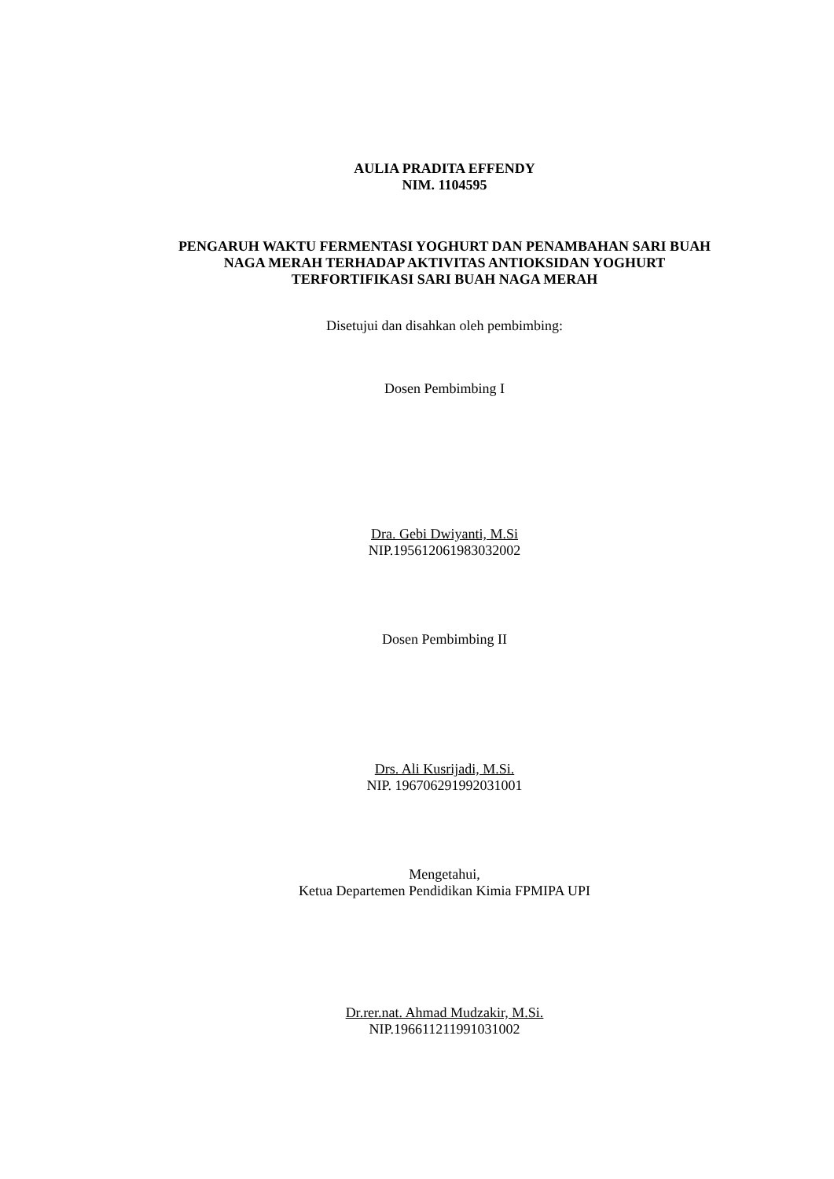AULIA PRADITA EFFENDY
NIM. 1104595
PENGARUH WAKTU FERMENTASI YOGHURT DAN PENAMBAHAN SARI BUAH
NAGA MERAH TERHADAP AKTIVITAS ANTIOKSIDAN YOGHURT
TERFORTIFIKASI SARI BUAH NAGA MERAH
Disetujui dan disahkan oleh pembimbing:
Dosen Pembimbing I
Dra. Gebi Dwiyanti, M.Si
NIP.195612061983032002
Dosen Pembimbing II
Drs. Ali Kusrijadi, M.Si.
NIP. 196706291992031001
Mengetahui,
Ketua Departemen Pendidikan Kimia FPMIPA UPI
Dr.rer.nat. Ahmad Mudzakir, M.Si.
NIP.196611211991031002